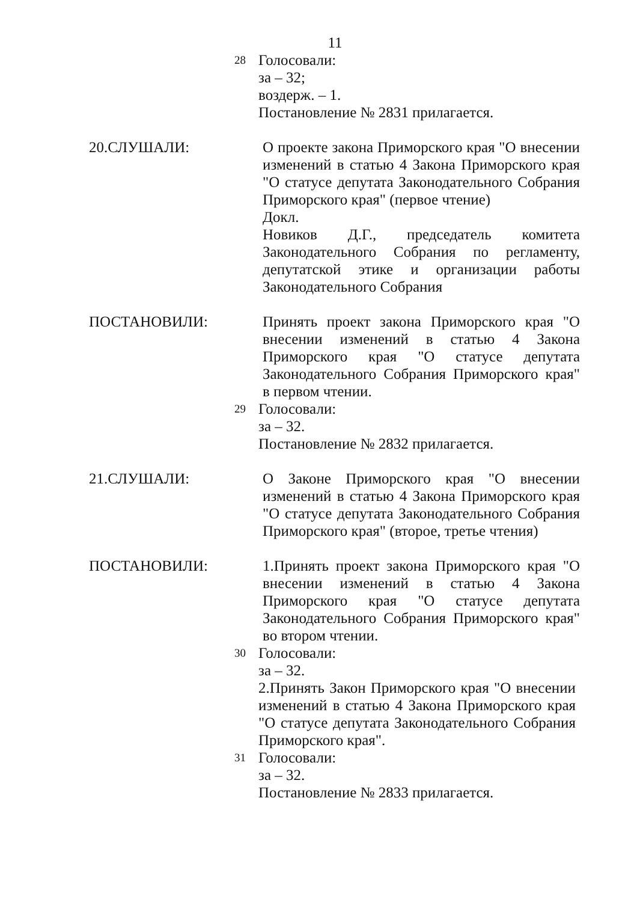11
28
Голосовали:
за – 32;
воздерж. – 1.
Постановление № 2831 прилагается.
20.СЛУШАЛИ: О проекте закона Приморского края "О внесении изменений в статью 4 Закона Приморского края "О статусе депутата Законодательного Собрания Приморского края" (первое чтение)
Докл.
Новиков Д.Г., председатель комитета Законодательного Собрания по регламенту, депутатской этике и организации работы Законодательного Собрания
ПОСТАНОВИЛИ: Принять проект закона Приморского края "О внесении изменений в статью 4 Закона Приморского края "О статусе депутата Законодательного Собрания Приморского края" в первом чтении.
29
Голосовали:
за – 32.
Постановление № 2832 прилагается.
21.СЛУШАЛИ: О Законе Приморского края "О внесении изменений в статью 4 Закона Приморского края "О статусе депутата Законодательного Собрания Приморского края" (второе, третье чтения)
ПОСТАНОВИЛИ: 1.Принять проект закона Приморского края "О внесении изменений в статью 4 Закона Приморского края "О статусе депутата Законодательного Собрания Приморского края" во втором чтении.
30
Голосовали:
за – 32.
2.Принять Закон Приморского края "О внесении изменений в статью 4 Закона Приморского края "О статусе депутата Законодательного Собрания Приморского края".
31
Голосовали:
за – 32.
Постановление № 2833 прилагается.